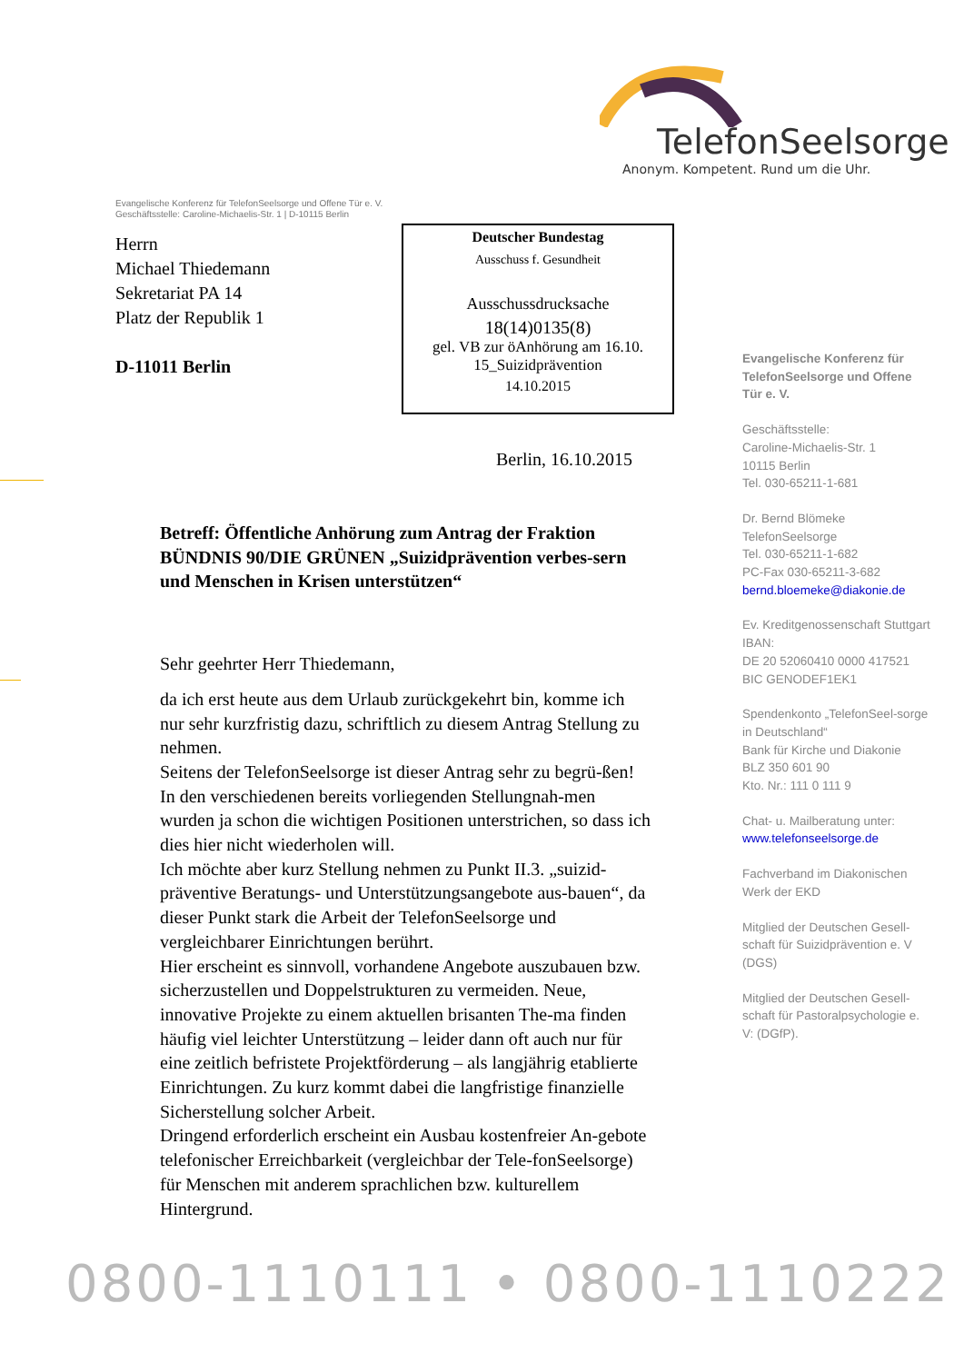TelefonSeelsorge
Anonym. Kompetent. Rund um die Uhr.
Evangelische Konferenz für TelefonSeelsorge und Offene Tür e. V.
Geschäftsstelle: Caroline-Michaelis-Str. 1 | D-10115 Berlin
Herrn
Michael Thiedemann
Sekretariat PA 14
Platz der Republik 1
D-11011 Berlin
Deutscher Bundestag
Ausschuss f. Gesundheit
Ausschussdrucksache
18(14)0135(8)
gel. VB zur öAnhörung am 16.10.
15_Suizidprävention
14.10.2015
Berlin, 16.10.2015
Evangelische Konferenz für TelefonSeelsorge und Offene Tür e. V.
Geschäftsstelle:
Caroline-Michaelis-Str. 1
10115 Berlin
Tel. 030-65211-1-681
Dr. Bernd Blömeke
TelefonSeelsorge
Tel. 030-65211-1-682
PC-Fax 030-65211-3-682
bernd.bloemeke@diakonie.de
Ev. Kreditgenossenschaft Stuttgart
IBAN:
DE 20 52060410 0000 417521
BIC GENODEF1EK1
Spendenkonto „TelefonSeel-sorge in Deutschland“
Bank für Kirche und Diakonie
BLZ 350 601 90
Kto. Nr.: 111 0 111 9
Chat- u. Mailberatung unter:
www.telefonseelsorge.de
Fachverband im Diakonischen Werk der EKD
Mitglied der Deutschen Gesell-schaft für Suizidprävention e. V (DGS)
Mitglied der Deutschen Gesell-schaft für Pastoralpsychologie e. V: (DGfP).
Betreff: Öffentliche Anhörung zum Antrag der Fraktion BÜNDNIS 90/DIE GRÜNEN „Suizidprävention verbes-sern und Menschen in Krisen unterstützen“
Sehr geehrter Herr Thiedemann,
da ich erst heute aus dem Urlaub zurückgekehrt bin, komme ich nur sehr kurzfristig dazu, schriftlich zu diesem Antrag Stellung zu nehmen.
Seitens der TelefonSeelsorge ist dieser Antrag sehr zu begrü-ßen! In den verschiedenen bereits vorliegenden Stellungnah-men wurden ja schon die wichtigen Positionen unterstrichen, so dass ich dies hier nicht wiederholen will.
Ich möchte aber kurz Stellung nehmen zu Punkt II.3. „suizid-präventive Beratungs- und Unterstützungsangebote aus-bauen“, da dieser Punkt stark die Arbeit der TelefonSeelsorge und vergleichbarer Einrichtungen berührt.
Hier erscheint es sinnvoll, vorhandene Angebote auszubauen bzw. sicherzustellen und Doppelstrukturen zu vermeiden. Neue, innovative Projekte zu einem aktuellen brisanten The-ma finden häufig viel leichter Unterstützung – leider dann oft auch nur für eine zeitlich befristete Projektförderung – als langjährig etablierte Einrichtungen. Zu kurz kommt dabei die langfristige finanzielle Sicherstellung solcher Arbeit.
Dringend erforderlich erscheint ein Ausbau kostenfreier An-gebote telefonischer Erreichbarkeit (vergleichbar der Tele-fonSeelsorge) für Menschen mit anderem sprachlichen bzw. kulturellem Hintergrund.
0800-1110111 • 0800-1110222